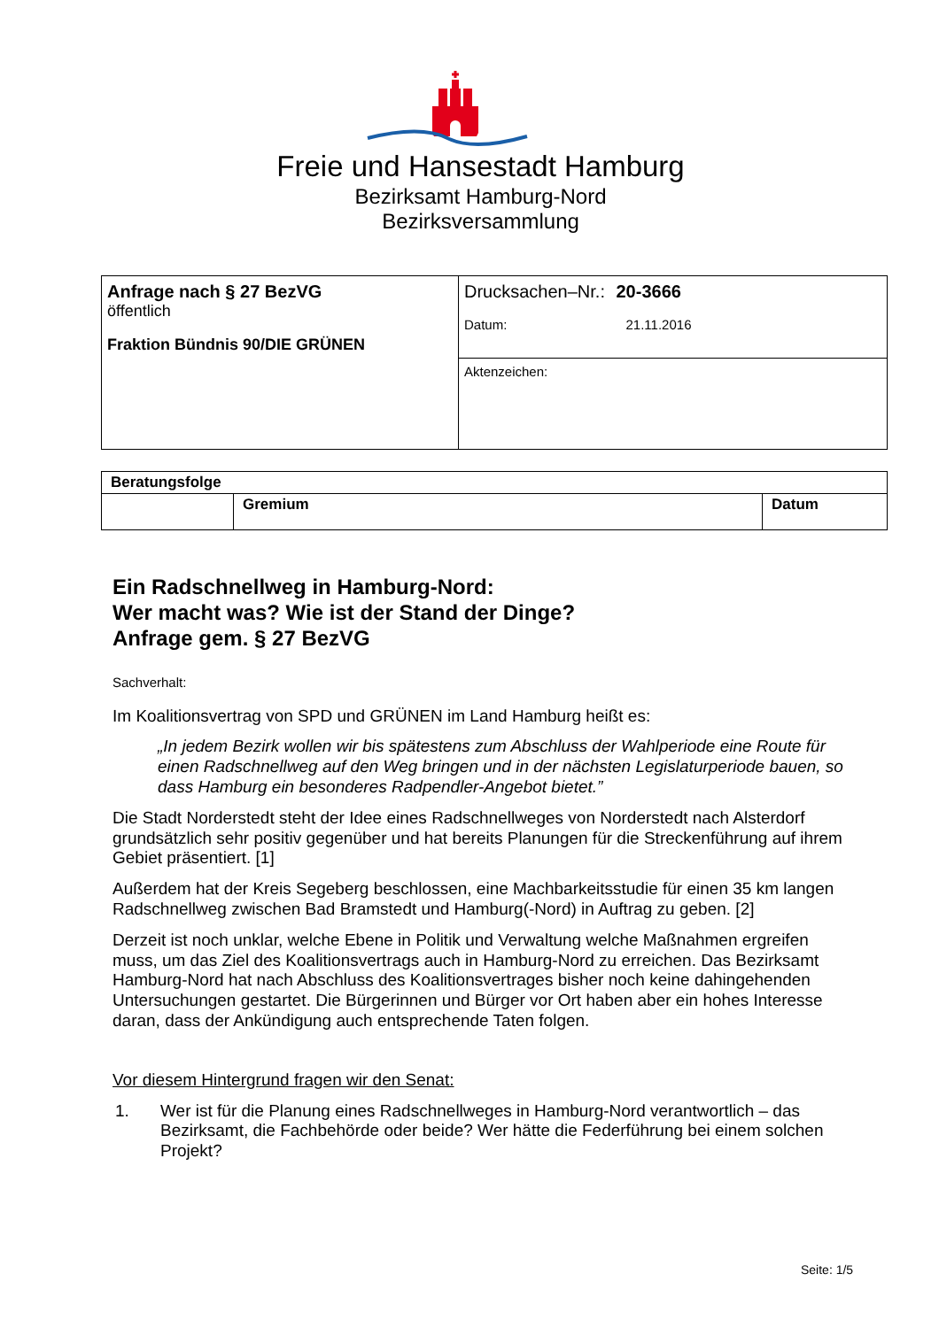Freie und Hansestadt Hamburg
Bezirksamt Hamburg-Nord
Bezirksversammlung
| Anfrage nach § 27 BezVG öffentlich Fraktion Bündnis 90/DIE GRÜNEN | Drucksachen–Nr.: 20-3666 Datum: 21.11.2016 |
| | Aktenzeichen: |
| Beratungsfolge | | |
| --- | --- | --- |
| | Gremium | Datum |
Ein Radschnellweg in Hamburg-Nord:
Wer macht was? Wie ist der Stand der Dinge?
Anfrage gem. § 27 BezVG
Sachverhalt:
Im Koalitionsvertrag von SPD und GRÜNEN im Land Hamburg heißt es:
„In jedem Bezirk wollen wir bis spätestens zum Abschluss der Wahlperiode eine Route für einen Radschnellweg auf den Weg bringen und in der nächsten Legislaturperiode bauen, so dass Hamburg ein besonderes Radpendler-Angebot bietet.”
Die Stadt Norderstedt steht der Idee eines Radschnellweges von Norderstedt nach Alsterdorf grundsätzlich sehr positiv gegenüber und hat bereits Planungen für die Streckenführung auf ihrem Gebiet präsentiert. [1]
Außerdem hat der Kreis Segeberg beschlossen, eine Machbarkeitsstudie für einen 35 km langen Radschnellweg zwischen Bad Bramstedt und Hamburg(-Nord) in Auftrag zu geben. [2]
Derzeit ist noch unklar, welche Ebene in Politik und Verwaltung welche Maßnahmen ergreifen muss, um das Ziel des Koalitionsvertrags auch in Hamburg-Nord zu erreichen. Das Bezirksamt Hamburg-Nord hat nach Abschluss des Koalitionsvertrages bisher noch keine dahingehenden Untersuchungen gestartet. Die Bürgerinnen und Bürger vor Ort haben aber ein hohes Interesse daran, dass der Ankündigung auch entsprechende Taten folgen.
Vor diesem Hintergrund fragen wir den Senat:
1. Wer ist für die Planung eines Radschnellweges in Hamburg-Nord verantwortlich – das Bezirksamt, die Fachbehörde oder beide? Wer hätte die Federführung bei einem solchen Projekt?
Seite: 1/5